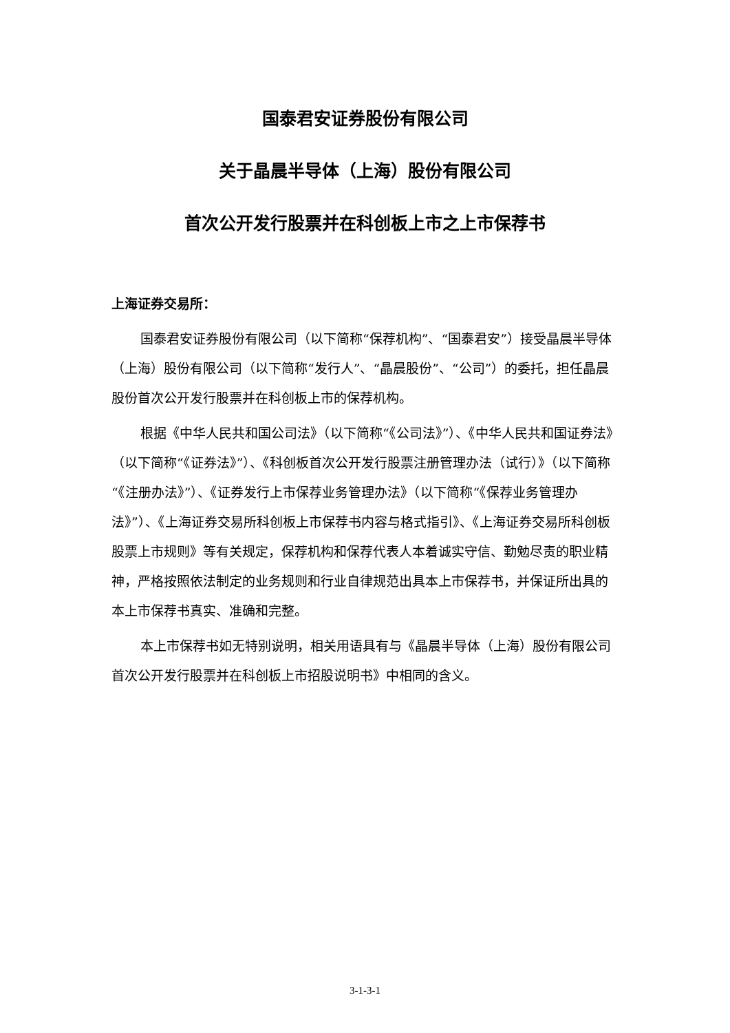国泰君安证券股份有限公司
关于晶晨半导体（上海）股份有限公司
首次公开发行股票并在科创板上市之上市保荐书
上海证券交易所：
国泰君安证券股份有限公司（以下简称“保荐机构”、“国泰君安”）接受晶晨半导体（上海）股份有限公司（以下简称“发行人”、“晶晨股份”、“公司”）的委托，担任晶晨股份首次公开发行股票并在科创板上市的保荐机构。
根据《中华人民共和国公司法》（以下简称“《公司法》”）、《中华人民共和国证券法》（以下简称“《证券法》”）、《科创板首次公开发行股票注册管理办法（试行）》（以下简称“《注册办法》”）、《证券发行上市保荐业务管理办法》（以下简称“《保荐业务管理办法》”）、《上海证券交易所科创板上市保荐书内容与格式指引》、《上海证券交易所科创板股票上市规则》等有关规定，保荐机构和保荐代表人本着诚实守信、勤勉尽责的职业精神，严格按照依法制定的业务规则和行业自律规范出具本上市保荐书，并保证所出具的本上市保荐书真实、准确和完整。
本上市保荐书如无特别说明，相关用语具有与《晶晨半导体（上海）股份有限公司首次公开发行股票并在科创板上市招股说明书》中相同的含义。
3-1-3-1